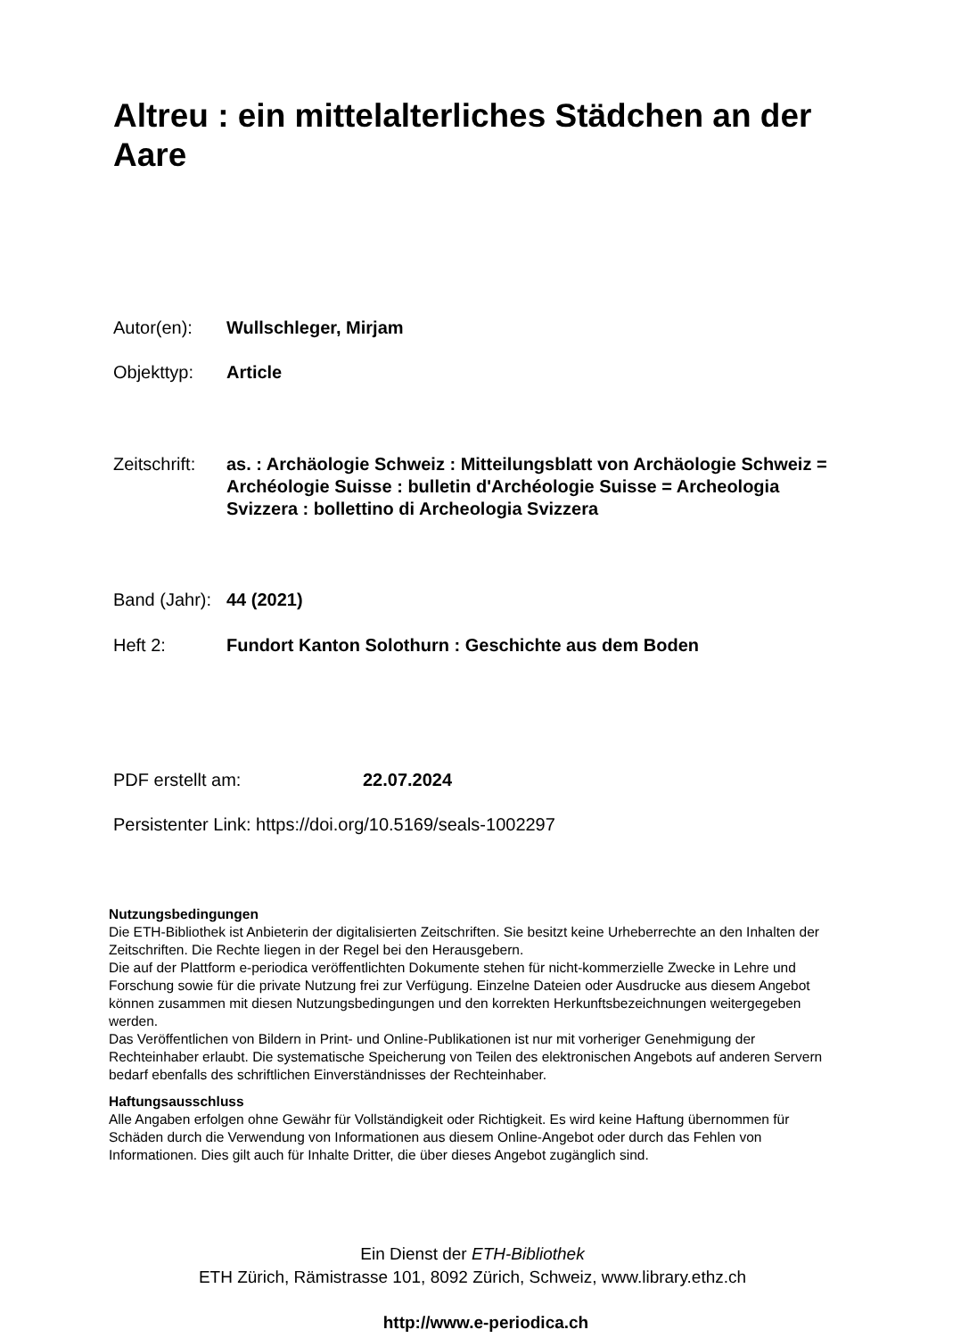Altreu : ein mittelalterliches Städchen an der Aare
Autor(en): Wullschleger, Mirjam
Objekttyp: Article
Zeitschrift:
as. : Archäologie Schweiz : Mitteilungsblatt von Archäologie Schweiz = Archéologie Suisse : bulletin d'Archéologie Suisse = Archeologia Svizzera : bollettino di Archeologia Svizzera
Band (Jahr):
44 (2021)
Heft 2: Fundort Kanton Solothurn : Geschichte aus dem Boden
PDF erstellt am: 22.07.2024
Persistenter Link: https://doi.org/10.5169/seals-1002297
Nutzungsbedingungen
Die ETH-Bibliothek ist Anbieterin der digitalisierten Zeitschriften. Sie besitzt keine Urheberrechte an den Inhalten der Zeitschriften. Die Rechte liegen in der Regel bei den Herausgebern.
Die auf der Plattform e-periodica veröffentlichten Dokumente stehen für nicht-kommerzielle Zwecke in Lehre und Forschung sowie für die private Nutzung frei zur Verfügung. Einzelne Dateien oder Ausdrucke aus diesem Angebot können zusammen mit diesen Nutzungsbedingungen und den korrekten Herkunftsbezeichnungen weitergegeben werden.
Das Veröffentlichen von Bildern in Print- und Online-Publikationen ist nur mit vorheriger Genehmigung der Rechteinhaber erlaubt. Die systematische Speicherung von Teilen des elektronischen Angebots auf anderen Servern bedarf ebenfalls des schriftlichen Einverständnisses der Rechteinhaber.
Haftungsausschluss
Alle Angaben erfolgen ohne Gewähr für Vollständigkeit oder Richtigkeit. Es wird keine Haftung übernommen für Schäden durch die Verwendung von Informationen aus diesem Online-Angebot oder durch das Fehlen von Informationen. Dies gilt auch für Inhalte Dritter, die über dieses Angebot zugänglich sind.
Ein Dienst der ETH-Bibliothek
ETH Zürich, Rämistrasse 101, 8092 Zürich, Schweiz, www.library.ethz.ch
http://www.e-periodica.ch